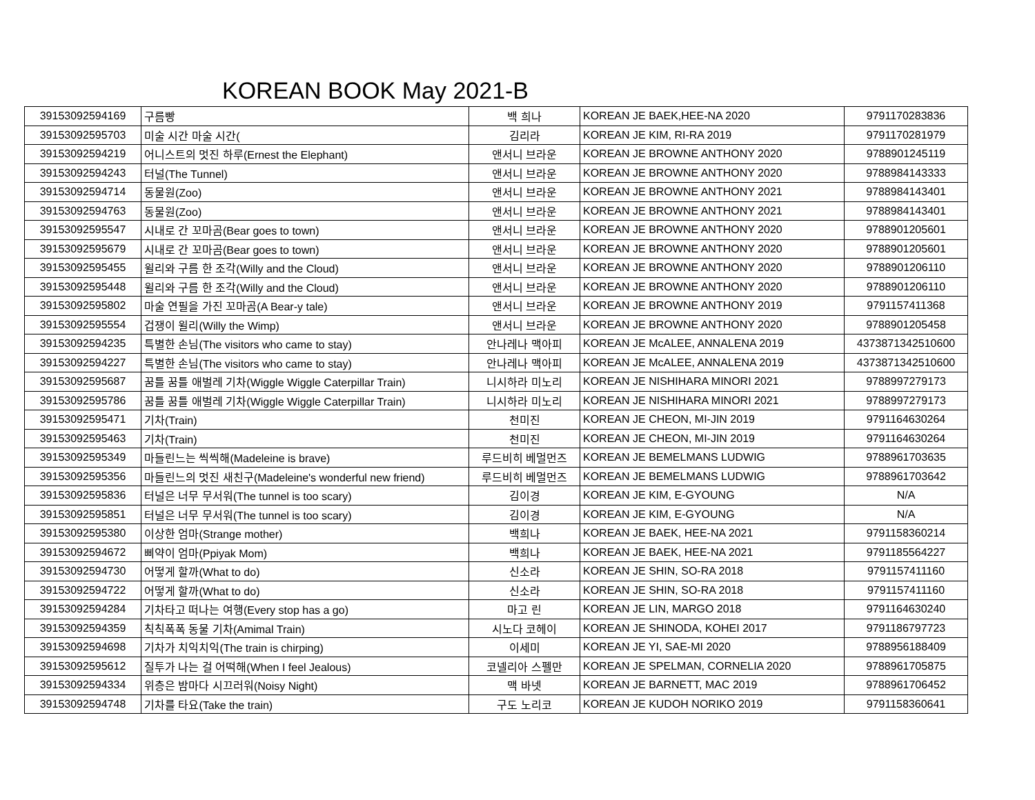KOREAN BOOK May 2021-B
| 39153092594169 | 구름빵 | 백 희나 | KOREAN JE BAEK,HEE-NA 2020 | 9791170283836 |
| 39153092595703 | 미술 시간 마술 시간( | 김리라 | KOREAN JE KIM, RI-RA 2019 | 9791170281979 |
| 39153092594219 | 어니스트의 멋진 하루(Ernest the Elephant) | 앤서니 브라운 | KOREAN JE BROWNE ANTHONY 2020 | 9788901245119 |
| 39153092594243 | 터널(The Tunnel) | 앤서니 브라운 | KOREAN JE BROWNE ANTHONY 2020 | 9788984143333 |
| 39153092594714 | 동물원(Zoo) | 앤서니 브라운 | KOREAN JE BROWNE ANTHONY 2021 | 9788984143401 |
| 39153092594763 | 동물원(Zoo) | 앤서니 브라운 | KOREAN JE BROWNE ANTHONY 2021 | 9788984143401 |
| 39153092595547 | 시내로 간 꼬마곰(Bear goes to town) | 앤서니 브라운 | KOREAN JE BROWNE ANTHONY 2020 | 9788901205601 |
| 39153092595679 | 시내로 간 꼬마곰(Bear goes to town) | 앤서니 브라운 | KOREAN JE BROWNE ANTHONY 2020 | 9788901205601 |
| 39153092595455 | 윌리와 구름 한 조각(Willy and the Cloud) | 앤서니 브라운 | KOREAN JE BROWNE ANTHONY 2020 | 9788901206110 |
| 39153092595448 | 윌리와 구름 한 조각(Willy and the Cloud) | 앤서니 브라운 | KOREAN JE BROWNE ANTHONY 2020 | 9788901206110 |
| 39153092595802 | 마술 연필을 가진 꼬마곰(A Bear-y tale) | 앤서니 브라운 | KOREAN JE BROWNE ANTHONY 2019 | 9791157411368 |
| 39153092595554 | 겁쟁이 윌리(Willy the Wimp) | 앤서니 브라운 | KOREAN JE BROWNE ANTHONY 2020 | 9788901205458 |
| 39153092594235 | 특별한 손님(The visitors who came to stay) | 안나레나 맥아피 | KOREAN JE McALEE, ANNALENA 2019 | 4373871342510600 |
| 39153092594227 | 특별한 손님(The visitors who came to stay) | 안나레나 맥아피 | KOREAN JE McALEE, ANNALENA 2019 | 4373871342510600 |
| 39153092595687 | 꿈틀 꿈틀 애벌레 기차(Wiggle Wiggle Caterpillar Train) | 니시하라 미노리 | KOREAN JE NISHIHARA MINORI 2021 | 9788997279173 |
| 39153092595786 | 꿈틀 꿈틀 애벌레 기차(Wiggle Wiggle Caterpillar Train) | 니시하라 미노리 | KOREAN JE NISHIHARA MINORI 2021 | 9788997279173 |
| 39153092595471 | 기차(Train) | 천미진 | KOREAN JE CHEON, MI-JIN 2019 | 9791164630264 |
| 39153092595463 | 기차(Train) | 천미진 | KOREAN JE CHEON, MI-JIN 2019 | 9791164630264 |
| 39153092595349 | 마들린느는 씩씩해(Madeleine is brave) | 루드비히 베멀먼즈 | KOREAN JE BEMELMANS LUDWIG | 9788961703635 |
| 39153092595356 | 마들린느의 멋진 새친구(Madeleine's wonderful new friend) | 루드비히 베멀먼즈 | KOREAN JE BEMELMANS LUDWIG | 9788961703642 |
| 39153092595836 | 터널은 너무 무서워(The tunnel is too scary) | 김이경 | KOREAN JE KIM, E-GYOUNG | N/A |
| 39153092595851 | 터널은 너무 무서워(The tunnel is too scary) | 김이경 | KOREAN JE KIM, E-GYOUNG | N/A |
| 39153092595380 | 이상한 엄마(Strange mother) | 백희나 | KOREAN JE BAEK, HEE-NA 2021 | 9791158360214 |
| 39153092594672 | 삐약이 엄마(Ppiyak Mom) | 백희나 | KOREAN JE BAEK, HEE-NA 2021 | 9791185564227 |
| 39153092594730 | 어떻게 할까(What to do) | 신소라 | KOREAN JE SHIN, SO-RA 2018 | 9791157411160 |
| 39153092594722 | 어떻게 할까(What to do) | 신소라 | KOREAN JE SHIN, SO-RA 2018 | 9791157411160 |
| 39153092594284 | 기차타고 떠나는 여행(Every stop has a go) | 마고 린 | KOREAN JE LIN, MARGO 2018 | 9791164630240 |
| 39153092594359 | 칙칙폭폭 동물 기차(Amimal Train) | 시노다 코헤이 | KOREAN JE SHINODA, KOHEI 2017 | 9791186797723 |
| 39153092594698 | 기차가 치익치익(The train is chirping) | 이세미 | KOREAN JE YI, SAE-MI 2020 | 9788956188409 |
| 39153092595612 | 질투가 나는 걸 어떡해(When I feel Jealous) | 코넬리아 스펠만 | KOREAN JE SPELMAN, CORNELIA 2020 | 9788961705875 |
| 39153092594334 | 위층은 밤마다 시끄러워(Noisy Night) | 맥 바넷 | KOREAN JE BARNETT, MAC 2019 | 9788961706452 |
| 39153092594748 | 기차를 타요(Take the train) | 구도 노리코 | KOREAN JE KUDOH NORIKO 2019 | 9791158360641 |